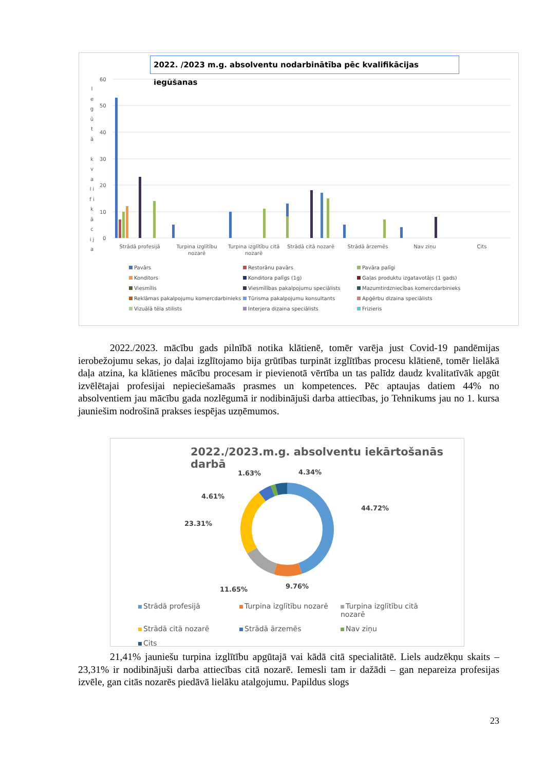2022. /2023 m.g. absolventu nodarbinātība pēc kvalifikācijas iegūšanas
I e g ū t ā k v a l i f i k ā c i j a
60
50
40
30
20
10
0
Strādā profesijā
Turpina izglītību
nozarē
Turpina izglītību citā
nozarē
Strādā citā nozarē
Strādā ārzemēs
Nav ziņu
Cits
Pavārs Restorānu pavārs Pavāra palīgi Konditors Konditora palīgs (1g) Gaļas produktu izgatavotājs (1 gads) Viesmīlis Viesmīlības pakalpojumu speciālists Mazumtirdzniecības komercdarbinieks Reklāmas pakalpojumu komercdarbinieks Tūrisma pakalpojumu konsultants Apģērbu dizaina speciālists Vizuālā tēla stilists Interjera dizaina speciālists Frizieris
2022./2023. mācību gads pilnībā notika klātienē, tomēr varēja just Covid-19 pandēmijas ierobežojumu sekas, jo daļai izglītojamo bija grūtības turpināt izglītības procesu klātienē, tomēr lielākā daļa atzina, ka klātienes mācību procesam ir pievienotā vērtība un tas palīdz daudz kvalitatīvāk apgūt izvēlētajai profesijai nepieciešamaās prasmes un kompetences. Pēc aptaujas datiem 44% no absolventiem jau mācību gada nozlēgumā ir nodibinājuši darba attiecības, jo Tehnikums jau no 1. kursa jauniešim nodrošinā prakses iespējas uzņēmumos.
2022./2023.m.g. absolventu iekārtošanās darbā
1.63%
4.34%
4.61%
44.72%
23.31%
11.65%
9.76%
Strādā profesijā Turpina izglītību nozarē Turpina izglītību citā nozarē Strādā citā nozarē Strādā ārzemēs Nav ziņu Cits
21,41% jauniešu turpina izglītību apgūtajā vai kādā citā specialitātē. Liels audzēkņu skaits – 23,31% ir nodibinājuši darba attiecības citā nozarē. Iemesli tam ir dažādi – gan nepareiza profesijas izvēle, gan citās nozarēs piedāvā lielāku atalgojumu. Papildus slogs
23